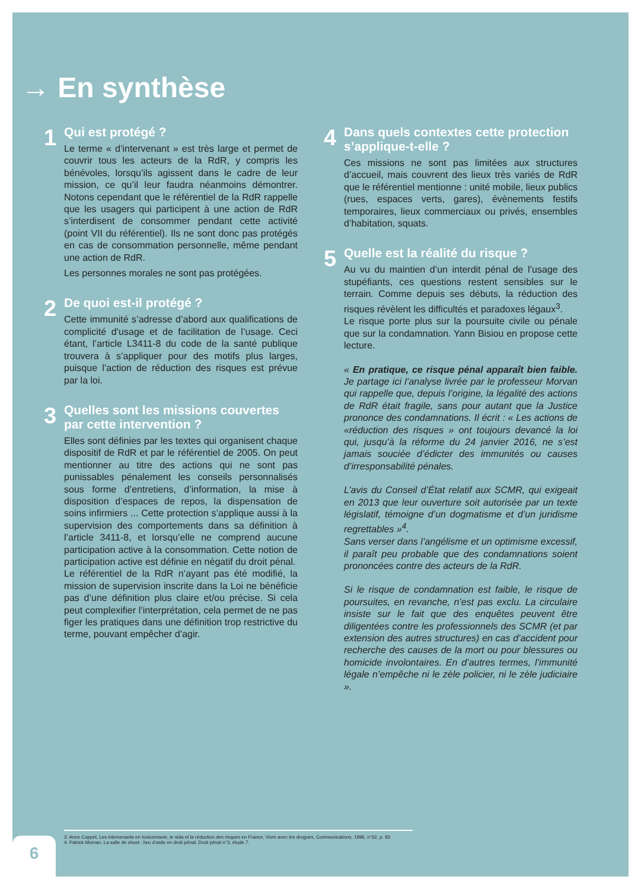→ En synthèse
1
Qui est protégé ?
Le terme « d’intervenant » est très large et permet de couvrir tous les acteurs de la RdR, y compris les bénévoles, lorsqu’ils agissent dans le cadre de leur mission, ce qu’il leur faudra néanmoins démontrer. Notons cependant que le référentiel de la RdR rappelle que les usagers qui participent à une action de RdR s’interdisent de consommer pendant cette activité (point VII du référentiel). Ils ne sont donc pas protégés en cas de consommation personnelle, même pendant une action de RdR.
Les personnes morales ne sont pas protégées.
2
De quoi est-il protégé ?
Cette immunité s’adresse d’abord aux qualifications de complicité d’usage et de facilitation de l’usage. Ceci étant, l’article L3411-8 du code de la santé publique trouvera à s’appliquer pour des motifs plus larges, puisque l’action de réduction des risques est prévue par la loi.
3
Quelles sont les missions couvertes par cette intervention ?
Elles sont définies par les textes qui organisent chaque dispositif de RdR et par le référentiel de 2005. On peut mentionner au titre des actions qui ne sont pas punissables pénalement les conseils personnalisés sous forme d’entretiens, d’information, la mise à disposition d’espaces de repos, la dispensation de soins infirmiers ... Cette protection s’applique aussi à la supervision des comportements dans sa définition à l’article 3411-8, et lorsqu’elle ne comprend aucune participation active à la consommation. Cette notion de participation active est définie en négatif du droit pénal.
Le référentiel de la RdR n’ayant pas été modifié, la mission de supervision inscrite dans la Loi ne bénéficie pas d’une définition plus claire et/ou précise. Si cela peut complexifier l’interprétation, cela permet de ne pas figer les pratiques dans une définition trop restrictive du terme, pouvant empêcher d’agir.
4
Dans quels contextes cette protection s’applique-t-elle ?
Ces missions ne sont pas limitées aux structures d’accueil, mais couvrent des lieux très variés de RdR que le référentiel mentionne : unité mobile, lieux publics (rues, espaces verts, gares), évènements festifs temporaires, lieux commerciaux ou privés, ensembles d’habitation, squats.
5
Quelle est la réalité du risque ?
Au vu du maintien d’un interdit pénal de l’usage des stupéfiants, ces questions restent sensibles sur le terrain. Comme depuis ses débuts, la réduction des risques révèlent les difficultés et paradoxes légaux<sup>3</sup>.
Le risque porte plus sur la poursuite civile ou pénale que sur la condamnation. Yann Bisiou en propose cette lecture.
« En pratique, ce risque pénal apparaît bien faible. Je partage ici l’analyse livrée par le professeur Morvan qui rappelle que, depuis l’origine, la légalité des actions de RdR était fragile, sans pour autant que la Justice prononce des condamnations. Il écrit : « Les actions de «réduction des risques » ont toujours devancé la loi qui, jusqu’à la réforme du 24 janvier 2016, ne s’est jamais souciée d’édicter des immunités ou causes d’irresponsabilité pénales.
L’avis du Conseil d’État relatif aux SCMR, qui exigeait en 2013 que leur ouverture soit autorisée par un texte législatif, témoigne d’un dogmatisme et d’un juridisme regrettables »<sup>4</sup>.
Sans verser dans l’angélisme et un optimisme excessif, il paraît peu probable que des condamnations soient prononcées contre des acteurs de la RdR.
Si le risque de condamnation est faible, le risque de poursuites, en revanche, n’est pas exclu. La circulaire insiste sur le fait que des enquêtes peuvent être diligentées contre les professionnels des SCMR (et par extension des autres structures) en cas d’accident pour recherche des causes de la mort ou pour blessures ou homicide involontaires. En d’autres termes, l’immunité légale n’empêche ni le zèle policier, ni le zèle judiciaire ».
3. Anne Coppel, Les intervenants en toxicomanie, le sida et la réduction des risques en France, Vivre avec les drogues, Communications, 1996, n°62, p. 83
4. Patrick Morvan, La salle de shoot : lieu d’asile en droit pénal, Droit pénal n°3, étude 7.
6